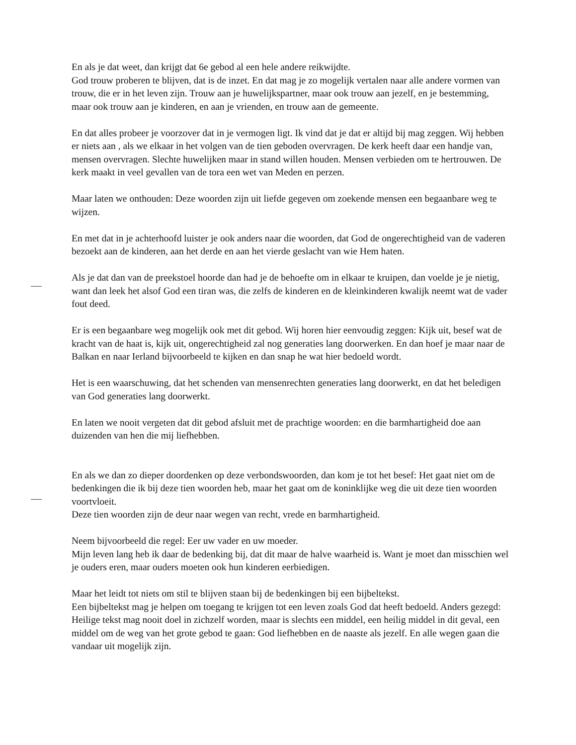En als je dat weet, dan krijgt dat 6e gebod al een hele andere reikwijdte.
God trouw proberen te blijven, dat is de inzet. En dat mag je zo mogelijk vertalen naar alle andere vormen van trouw, die er in het leven zijn. Trouw aan je huwelijkspartner, maar ook trouw aan jezelf, en je bestemming, maar ook trouw aan je kinderen, en aan je vrienden, en trouw aan de gemeente.
En dat alles probeer je voorzover dat in je vermogen ligt. Ik vind dat je dat er altijd bij mag zeggen. Wij hebben er niets aan , als we elkaar in het volgen van de tien geboden overvragen. De kerk heeft daar een handje van, mensen overvragen. Slechte huwelijken maar in stand willen houden. Mensen verbieden om te hertrouwen. De kerk maakt in veel gevallen van de tora een wet van Meden en perzen.
Maar laten we onthouden: Deze woorden zijn uit liefde gegeven om zoekende mensen een begaanbare weg te wijzen.
En met dat in je achterhoofd luister je ook anders naar die woorden, dat God de ongerechtigheid van de vaderen bezoekt aan de kinderen, aan het derde en aan het vierde geslacht van wie Hem haten.
Als je dat dan van de preekstoel hoorde dan had je de behoefte om in elkaar te kruipen, dan voelde je je nietig, want dan leek het alsof God een tiran was, die zelfs de kinderen en de kleinkinderen kwalijk neemt wat de vader fout deed.
Er is een begaanbare weg mogelijk ook met dit gebod. Wij horen hier eenvoudig zeggen: Kijk uit, besef wat de kracht van de haat is, kijk uit, ongerechtigheid zal nog generaties lang doorwerken. En dan hoef je maar naar de Balkan en naar Ierland bijvoorbeeld te kijken en dan snap he wat hier bedoeld wordt.
Het is een waarschuwing, dat het schenden van mensenrechten generaties lang doorwerkt, en dat het beledigen van God generaties lang doorwerkt.
En laten we nooit vergeten dat dit gebod afsluit met de prachtige woorden: en die barmhartigheid doe aan duizenden van hen die mij liefhebben.
En als we dan zo dieper doordenken op deze verbondswoorden, dan kom je tot het besef: Het gaat niet om de bedenkingen die ik bij deze tien woorden heb, maar het gaat om de koninklijke weg die uit deze tien woorden voortvloeit.
Deze tien woorden zijn de deur naar wegen van recht, vrede en barmhartigheid.
Neem bijvoorbeeld die regel: Eer uw vader en uw moeder.
Mijn leven lang heb ik daar de bedenking bij, dat dit maar de halve waarheid is. Want je moet dan misschien wel je ouders eren, maar ouders moeten ook hun kinderen eerbiedigen.
Maar het leidt tot niets om stil te blijven staan bij de bedenkingen bij een bijbeltekst.
Een bijbeltekst mag je helpen om toegang te krijgen tot een leven zoals God dat heeft bedoeld. Anders gezegd: Heilige tekst mag nooit doel in zichzelf worden, maar is slechts een middel, een heilig middel in dit geval, een middel om de weg van het grote gebod te gaan: God liefhebben en de naaste als jezelf. En alle wegen gaan die vandaar uit mogelijk zijn.